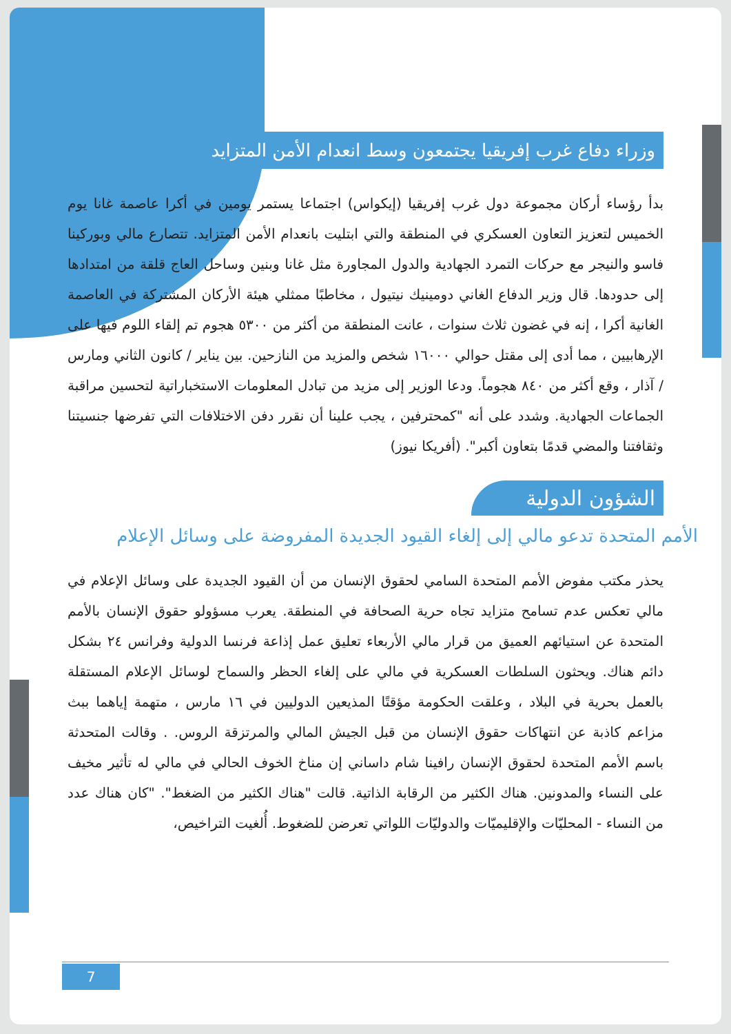وزراء دفاع غرب إفريقيا يجتمعون وسط انعدام الأمن المتزايد
بدأ رؤساء أركان مجموعة دول غرب إفريقيا (إيكواس) اجتماعا يستمر يومين في أكرا عاصمة غانا يوم الخميس لتعزيز التعاون العسكري في المنطقة والتي ابتليت بانعدام الأمن المتزايد. تتصارع مالي وبوركينا فاسو والنيجر مع حركات التمرد الجهادية والدول المجاورة مثل غانا وبنين وساحل العاج قلقة من امتدادها إلى حدودها. قال وزير الدفاع الغاني دومينيك نيتيول ، مخاطبًا ممثلي هيئة الأركان المشتركة في العاصمة الغانية أكرا ، إنه في غضون ثلاث سنوات ، عانت المنطقة من أكثر من ٥٣٠٠ هجوم تم إلقاء اللوم فيها على الإرهابيين ، مما أدى إلى مقتل حوالي ١٦٠٠٠ شخص والمزيد من النازحين. بين يناير / كانون الثاني ومارس / آذار ، وقع أكثر من ٨٤٠ هجوماً. ودعا الوزير إلى مزيد من تبادل المعلومات الاستخباراتية لتحسين مراقبة الجماعات الجهادية. وشدد على أنه "كمحترفين ، يجب علينا أن نقرر دفن الاختلافات التي تفرضها جنسيتنا وثقافتنا والمضي قدمًا بتعاون أكبر". (أفريكا نيوز)
الشؤون الدولية
الأمم المتحدة تدعو مالي إلى إلغاء القيود الجديدة المفروضة على وسائل الإعلام
يحذر مكتب مفوض الأمم المتحدة السامي لحقوق الإنسان من أن القيود الجديدة على وسائل الإعلام في مالي تعكس عدم تسامح متزايد تجاه حرية الصحافة في المنطقة. يعرب مسؤولو حقوق الإنسان بالأمم المتحدة عن استيائهم العميق من قرار مالي الأربعاء تعليق عمل إذاعة فرنسا الدولية وفرانس ٢٤ بشكل دائم هناك. ويحثون السلطات العسكرية في مالي على إلغاء الحظر والسماح لوسائل الإعلام المستقلة بالعمل بحرية في البلاد ، وعلقت الحكومة مؤقتًا المذيعين الدوليين في ١٦ مارس ، متهمة إياهما ببث مزاعم كاذبة عن انتهاكات حقوق الإنسان من قبل الجيش المالي والمرتزقة الروس. . وقالت المتحدثة باسم الأمم المتحدة لحقوق الإنسان رافينا شام داساني إن مناخ الخوف الحالي في مالي له تأثير مخيف على النساء والمدونين. هناك الكثير من الرقابة الذاتية. قالت "هناك الكثير من الضغط". "كان هناك عدد من النساء - المحليّات والإقليميّات والدوليّات اللواتي تعرضن للضغوط. أُلغيت التراخيص،
7